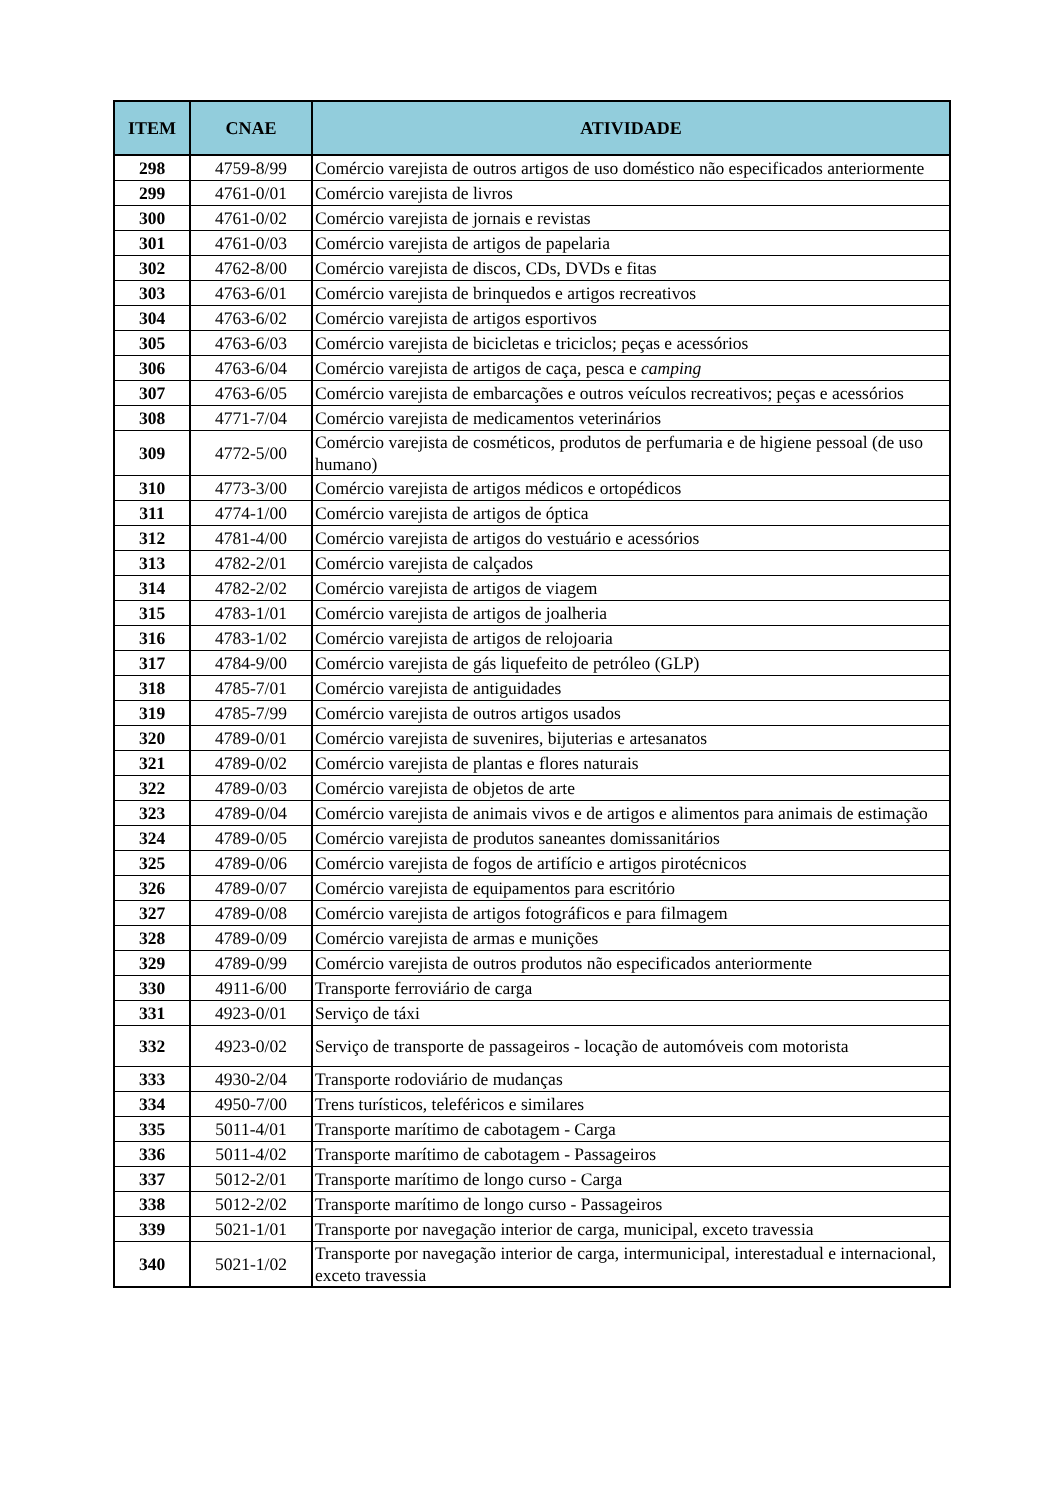| ITEM | CNAE | ATIVIDADE |
| --- | --- | --- |
| 298 | 4759-8/99 | Comércio varejista de outros artigos de uso doméstico não especificados anteriormente |
| 299 | 4761-0/01 | Comércio varejista de livros |
| 300 | 4761-0/02 | Comércio varejista de jornais e revistas |
| 301 | 4761-0/03 | Comércio varejista de artigos de papelaria |
| 302 | 4762-8/00 | Comércio varejista de discos, CDs, DVDs e fitas |
| 303 | 4763-6/01 | Comércio varejista de brinquedos e artigos recreativos |
| 304 | 4763-6/02 | Comércio varejista de artigos esportivos |
| 305 | 4763-6/03 | Comércio varejista de bicicletas e triciclos; peças e acessórios |
| 306 | 4763-6/04 | Comércio varejista de artigos de caça, pesca e camping |
| 307 | 4763-6/05 | Comércio varejista de embarcações e outros veículos recreativos; peças e acessórios |
| 308 | 4771-7/04 | Comércio varejista de medicamentos veterinários |
| 309 | 4772-5/00 | Comércio varejista de cosméticos, produtos de perfumaria e de higiene pessoal (de uso humano) |
| 310 | 4773-3/00 | Comércio varejista de artigos médicos e ortopédicos |
| 311 | 4774-1/00 | Comércio varejista de artigos de óptica |
| 312 | 4781-4/00 | Comércio varejista de artigos do vestuário e acessórios |
| 313 | 4782-2/01 | Comércio varejista de calçados |
| 314 | 4782-2/02 | Comércio varejista de artigos de viagem |
| 315 | 4783-1/01 | Comércio varejista de artigos de joalheria |
| 316 | 4783-1/02 | Comércio varejista de artigos de relojoaria |
| 317 | 4784-9/00 | Comércio varejista de gás liquefeito de petróleo (GLP) |
| 318 | 4785-7/01 | Comércio varejista de antiguidades |
| 319 | 4785-7/99 | Comércio varejista de outros artigos usados |
| 320 | 4789-0/01 | Comércio varejista de suvenires, bijuterias e artesanatos |
| 321 | 4789-0/02 | Comércio varejista de plantas e flores naturais |
| 322 | 4789-0/03 | Comércio varejista de objetos de arte |
| 323 | 4789-0/04 | Comércio varejista de animais vivos e de artigos e alimentos para animais de estimação |
| 324 | 4789-0/05 | Comércio varejista de produtos saneantes domissanitários |
| 325 | 4789-0/06 | Comércio varejista de fogos de artifício e artigos pirotécnicos |
| 326 | 4789-0/07 | Comércio varejista de equipamentos para escritório |
| 327 | 4789-0/08 | Comércio varejista de artigos fotográficos e para filmagem |
| 328 | 4789-0/09 | Comércio varejista de armas e munições |
| 329 | 4789-0/99 | Comércio varejista de outros produtos não especificados anteriormente |
| 330 | 4911-6/00 | Transporte ferroviário de carga |
| 331 | 4923-0/01 | Serviço de táxi |
| 332 | 4923-0/02 | Serviço de transporte de passageiros - locação de automóveis com motorista |
| 333 | 4930-2/04 | Transporte rodoviário de mudanças |
| 334 | 4950-7/00 | Trens turísticos, teleféricos e similares |
| 335 | 5011-4/01 | Transporte marítimo de cabotagem - Carga |
| 336 | 5011-4/02 | Transporte marítimo de cabotagem - Passageiros |
| 337 | 5012-2/01 | Transporte marítimo de longo curso - Carga |
| 338 | 5012-2/02 | Transporte marítimo de longo curso - Passageiros |
| 339 | 5021-1/01 | Transporte por navegação interior de carga, municipal, exceto travessia |
| 340 | 5021-1/02 | Transporte por navegação interior de carga, intermunicipal, interestadual e internacional, exceto travessia |